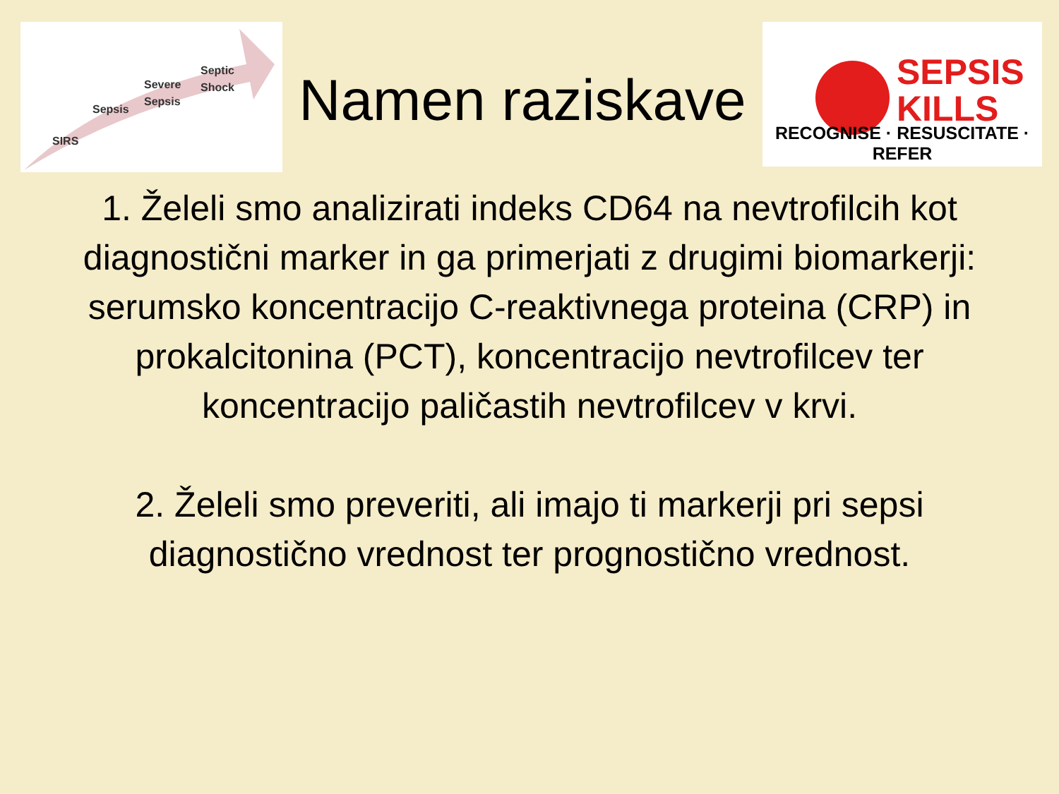Septic
Shock Severe
Sepsis
Sepsis
SIRS
Namen raziskave
SEPSIS
KILLS
RECOGNISE · RESUSCITATE · REFER
1. Želeli smo analizirati indeks CD64 na nevtrofilcih kot diagnostični marker in ga primerjati z drugimi biomarkerji: serumsko koncentracijo C-reaktivnega proteina (CRP) in prokalcitonina (PCT), koncentracijo nevtrofilcev ter koncentracijo paličastih nevtrofilcev v krvi.
2. Želeli smo preveriti, ali imajo ti markerji pri sepsi diagnostično vrednost ter prognostično vrednost.